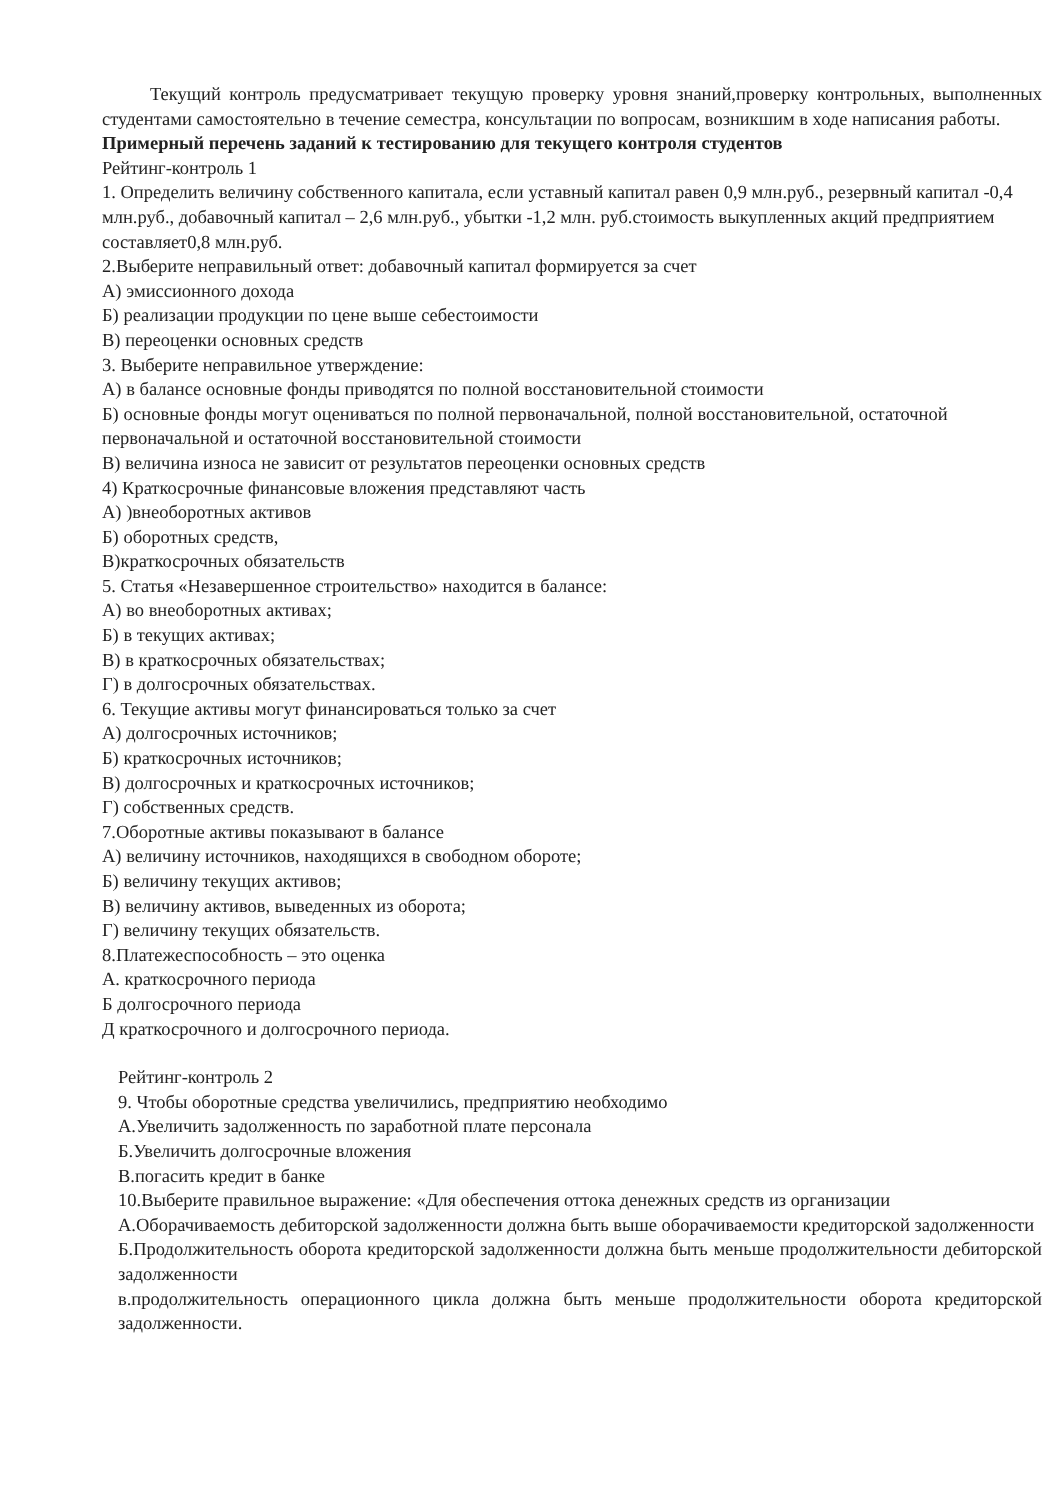Текущий контроль предусматривает текущую проверку уровня знаний,проверку контрольных, выполненных студентами самостоятельно в течение семестра, консультации по вопросам, возникшим в ходе написания работы.
Примерный перечень заданий к тестированию для текущего контроля студентов
Рейтинг-контроль 1
1. Определить величину собственного капитала, если уставный капитал равен 0,9 млн.руб., резервный капитал -0,4 млн.руб., добавочный капитал – 2,6 млн.руб., убытки -1,2 млн. руб.стоимость выкупленных акций предприятием составляет0,8 млн.руб.
2.Выберите неправильный ответ: добавочный капитал формируется за счет
А) эмиссионного дохода
Б) реализации продукции по цене выше себестоимости
В) переоценки основных средств
3. Выберите неправильное утверждение:
А) в балансе основные фонды приводятся по полной восстановительной стоимости
Б) основные фонды могут оцениваться по полной первоначальной, полной восстановительной, остаточной первоначальной и остаточной восстановительной стоимости
В) величина износа не зависит от результатов переоценки основных средств
4) Краткосрочные финансовые вложения представляют часть
А) )внеоборотных активов
Б) оборотных средств,
В)краткосрочных обязательств
5. Статья «Незавершенное строительство» находится в балансе:
А) во внеоборотных активах;
Б) в текущих активах;
В) в краткосрочных обязательствах;
Г) в долгосрочных обязательствах.
6. Текущие активы могут финансироваться только за счет
А) долгосрочных источников;
Б) краткосрочных источников;
В) долгосрочных и краткосрочных источников;
Г) собственных средств.
7.Оборотные активы показывают в балансе
А) величину источников, находящихся в свободном обороте;
Б) величину текущих активов;
В) величину активов, выведенных из оборота;
Г) величину текущих обязательств.
8.Платежеспособность – это оценка
А. краткосрочного периода
Б долгосрочного периода
Д краткосрочного и долгосрочного периода.
Рейтинг-контроль 2
9. Чтобы оборотные средства увеличились, предприятию необходимо
А.Увеличить задолженность по заработной плате персонала
Б.Увеличить долгосрочные вложения
В.погасить кредит в банке
10.Выберите правильное выражение: «Для обеспечения оттока денежных средств из организации
А.Оборачиваемость дебиторской задолженности должна быть выше оборачиваемости кредиторской задолженности
Б.Продолжительность оборота кредиторской задолженности должна быть меньше продолжительности дебиторской задолженности
в.продолжительность операционного цикла должна быть меньше продолжительности оборота кредиторской задолженности.